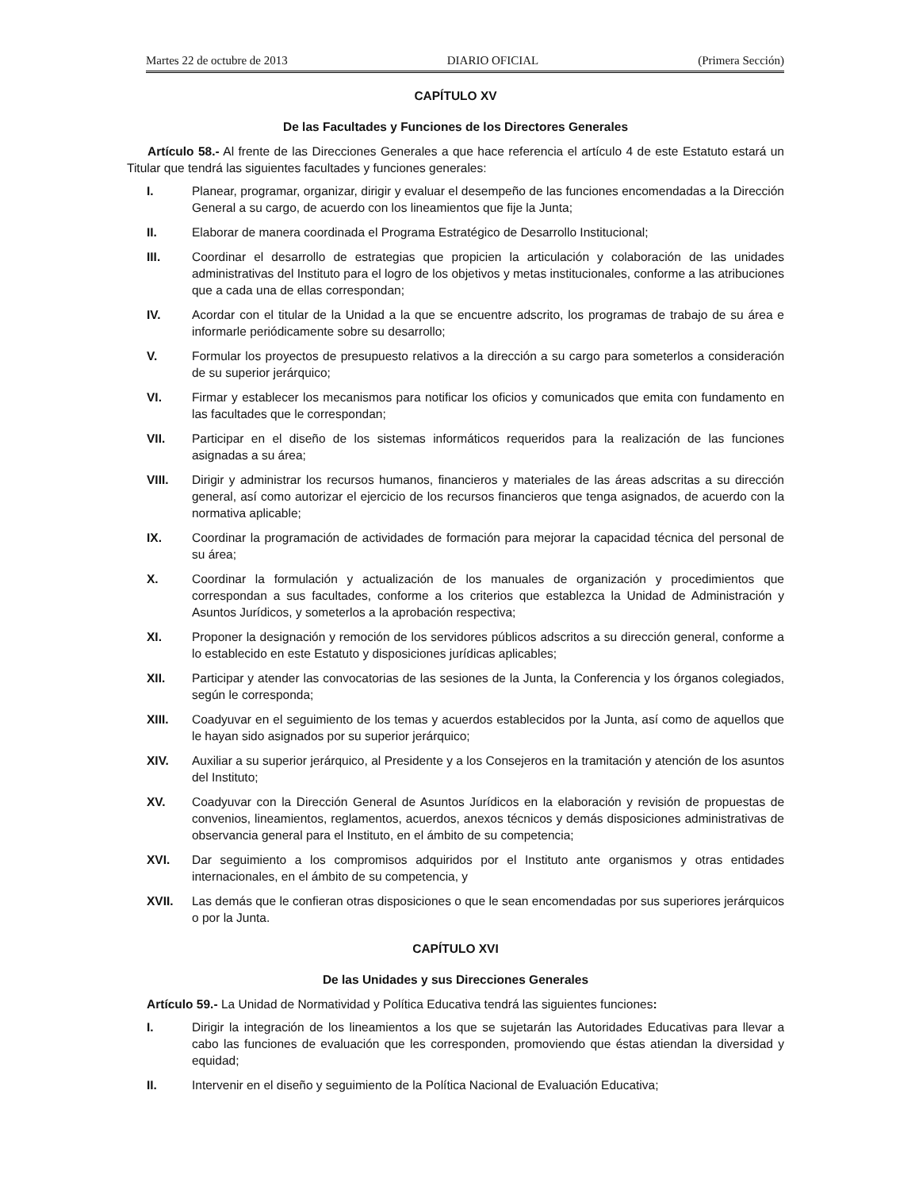Martes 22 de octubre de 2013 DIARIO OFICIAL (Primera Sección)
CAPÍTULO XV
De las Facultades y Funciones de los Directores Generales
Artículo 58.- Al frente de las Direcciones Generales a que hace referencia el artículo 4 de este Estatuto estará un Titular que tendrá las siguientes facultades y funciones generales:
I. Planear, programar, organizar, dirigir y evaluar el desempeño de las funciones encomendadas a la Dirección General a su cargo, de acuerdo con los lineamientos que fije la Junta;
II. Elaborar de manera coordinada el Programa Estratégico de Desarrollo Institucional;
III. Coordinar el desarrollo de estrategias que propicien la articulación y colaboración de las unidades administrativas del Instituto para el logro de los objetivos y metas institucionales, conforme a las atribuciones que a cada una de ellas correspondan;
IV. Acordar con el titular de la Unidad a la que se encuentre adscrito, los programas de trabajo de su área e informarle periódicamente sobre su desarrollo;
V. Formular los proyectos de presupuesto relativos a la dirección a su cargo para someterlos a consideración de su superior jerárquico;
VI. Firmar y establecer los mecanismos para notificar los oficios y comunicados que emita con fundamento en las facultades que le correspondan;
VII. Participar en el diseño de los sistemas informáticos requeridos para la realización de las funciones asignadas a su área;
VIII. Dirigir y administrar los recursos humanos, financieros y materiales de las áreas adscritas a su dirección general, así como autorizar el ejercicio de los recursos financieros que tenga asignados, de acuerdo con la normativa aplicable;
IX. Coordinar la programación de actividades de formación para mejorar la capacidad técnica del personal de su área;
X. Coordinar la formulación y actualización de los manuales de organización y procedimientos que correspondan a sus facultades, conforme a los criterios que establezca la Unidad de Administración y Asuntos Jurídicos, y someterlos a la aprobación respectiva;
XI. Proponer la designación y remoción de los servidores públicos adscritos a su dirección general, conforme a lo establecido en este Estatuto y disposiciones jurídicas aplicables;
XII. Participar y atender las convocatorias de las sesiones de la Junta, la Conferencia y los órganos colegiados, según le corresponda;
XIII. Coadyuvar en el seguimiento de los temas y acuerdos establecidos por la Junta, así como de aquellos que le hayan sido asignados por su superior jerárquico;
XIV. Auxiliar a su superior jerárquico, al Presidente y a los Consejeros en la tramitación y atención de los asuntos del Instituto;
XV. Coadyuvar con la Dirección General de Asuntos Jurídicos en la elaboración y revisión de propuestas de convenios, lineamientos, reglamentos, acuerdos, anexos técnicos y demás disposiciones administrativas de observancia general para el Instituto, en el ámbito de su competencia;
XVI. Dar seguimiento a los compromisos adquiridos por el Instituto ante organismos y otras entidades internacionales, en el ámbito de su competencia, y
XVII. Las demás que le confieran otras disposiciones o que le sean encomendadas por sus superiores jerárquicos o por la Junta.
CAPÍTULO XVI
De las Unidades y sus Direcciones Generales
Artículo 59.- La Unidad de Normatividad y Política Educativa tendrá las siguientes funciones:
I. Dirigir la integración de los lineamientos a los que se sujetarán las Autoridades Educativas para llevar a cabo las funciones de evaluación que les corresponden, promoviendo que éstas atiendan la diversidad y equidad;
II. Intervenir en el diseño y seguimiento de la Política Nacional de Evaluación Educativa;